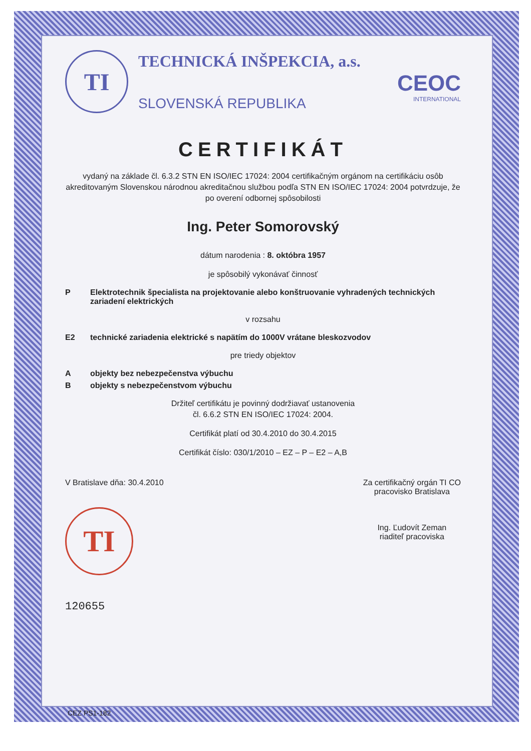TI
TECHNICKÁ INŠPEKCIA, a.s.
SLOVENSKÁ REPUBLIKA
CEOC
INTERNATIONAL
CERTIFIKÁT
vydaný na základe čl. 6.3.2 STN EN ISO/IEC 17024: 2004 certifikačným orgánom na certifikáciu osôb akreditovaným Slovenskou národnou akreditačnou službou podľa STN EN ISO/IEC 17024: 2004 potvrdzuje, že po overení odbornej spôsobilosti
Ing. Peter Somorovský
dátum narodenia : 8. októbra 1957
je spôsobilý vykonávať činnosť
P Elektrotechnik špecialista na projektovanie alebo konštruovanie vyhradených technických zariadení elektrických
v rozsahu
E2 technické zariadenia elektrické s napätím do 1000V vrátane bleskozvodov
pre triedy objektov
Aobjekty bez nebezpečenstva výbuchu
Bobjekty s nebezpečenstvom výbuchu
Držiteľ certifikátu je povinný dodržiavať ustanovenia
čl. 6.6.2 STN EN ISO/IEC 17024: 2004.
Certifikát platí od 30.4.2010 do 30.4.2015
Certifikát číslo: 030/1/2010 – EZ – P – E2 – A,B
V Bratislave dňa: 30.4.2010
TI
120655
Za certifikačný orgán TI CO
pracovisko Bratislava
Ing. Ľudovít Zeman
riaditeľ pracoviska
CEZ PS1-182